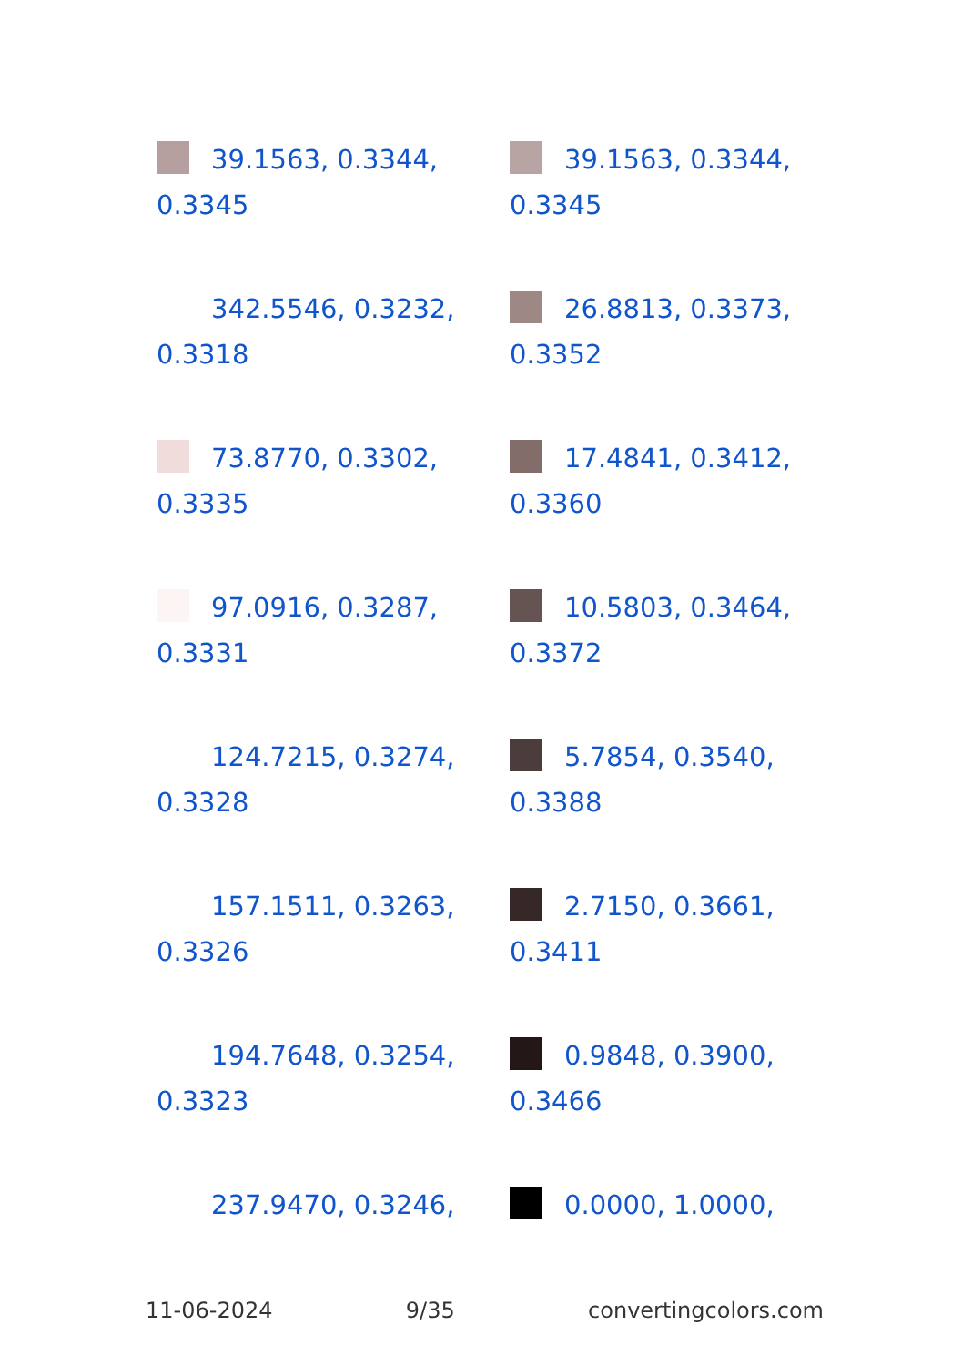39.1563, 0.3344, 0.3345
39.1563, 0.3344, 0.3345
342.5546, 0.3232, 0.3318
26.8813, 0.3373, 0.3352
73.8770, 0.3302, 0.3335
17.4841, 0.3412, 0.3360
97.0916, 0.3287, 0.3331
10.5803, 0.3464, 0.3372
124.7215, 0.3274, 0.3328
5.7854, 0.3540, 0.3388
157.1511, 0.3263, 0.3326
2.7150, 0.3661, 0.3411
194.7648, 0.3254, 0.3323
0.9848, 0.3900, 0.3466
237.9470, 0.3246,
0.0000, 1.0000,
11-06-2024 9/35 convertingcolors.com